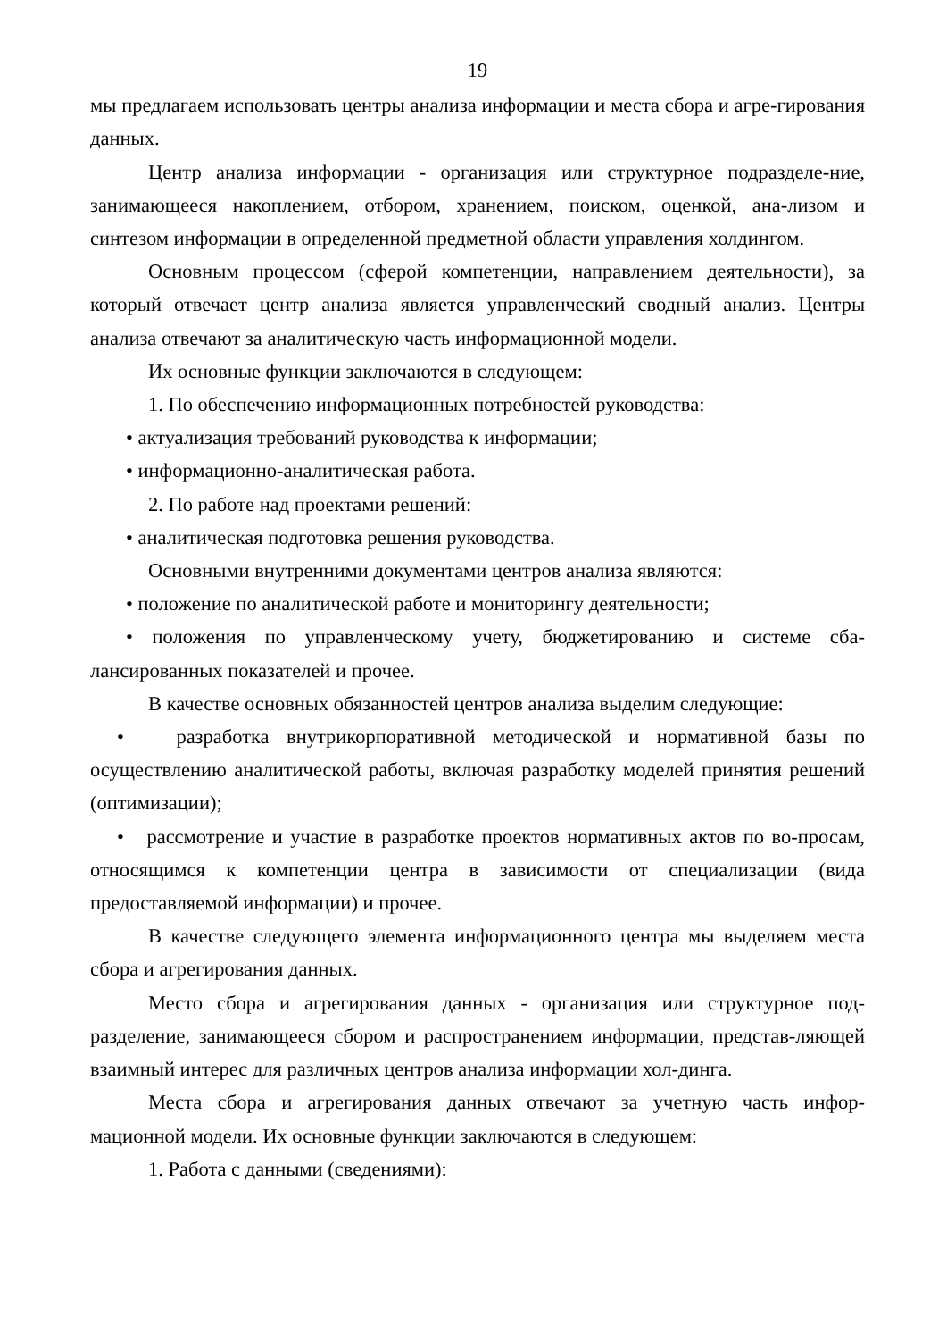19
мы предлагаем использовать центры анализа информации и места сбора и агре-гирования данных.
Центр анализа информации - организация или структурное подразделе-ние, занимающееся накоплением, отбором, хранением, поиском, оценкой, ана-лизом и синтезом информации в определенной предметной области управления холдингом.
Основным процессом (сферой компетенции, направлением деятельности), за который отвечает центр анализа является управленческий сводный анализ. Центры анализа отвечают за аналитическую часть информационной модели.
Их основные функции заключаются в следующем:
1. По обеспечению информационных потребностей руководства:
• актуализация требований руководства к информации;
• информационно-аналитическая работа.
2. По работе над проектами решений:
• аналитическая подготовка решения руководства.
Основными внутренними документами центров анализа являются:
• положение по аналитической работе и мониторингу деятельности;
• положения по управленческому учету, бюджетированию и системе сба-лансированных показателей и прочее.
В качестве основных обязанностей центров анализа выделим следующие:
• разработка внутрикорпоративной методической и нормативной базы по осуществлению аналитической работы, включая разработку моделей принятия решений (оптимизации);
• рассмотрение и участие в разработке проектов нормативных актов по во-просам, относящимся к компетенции центра в зависимости от специализации (вида предоставляемой информации) и прочее.
В качестве следующего элемента информационного центра мы выделяем места сбора и агрегирования данных.
Место сбора и агрегирования данных - организация или структурное под-разделение, занимающееся сбором и распространением информации, представ-ляющей взаимный интерес для различных центров анализа информации хол-динга.
Места сбора и агрегирования данных отвечают за учетную часть инфор-мационной модели. Их основные функции заключаются в следующем:
1. Работа с данными (сведениями):